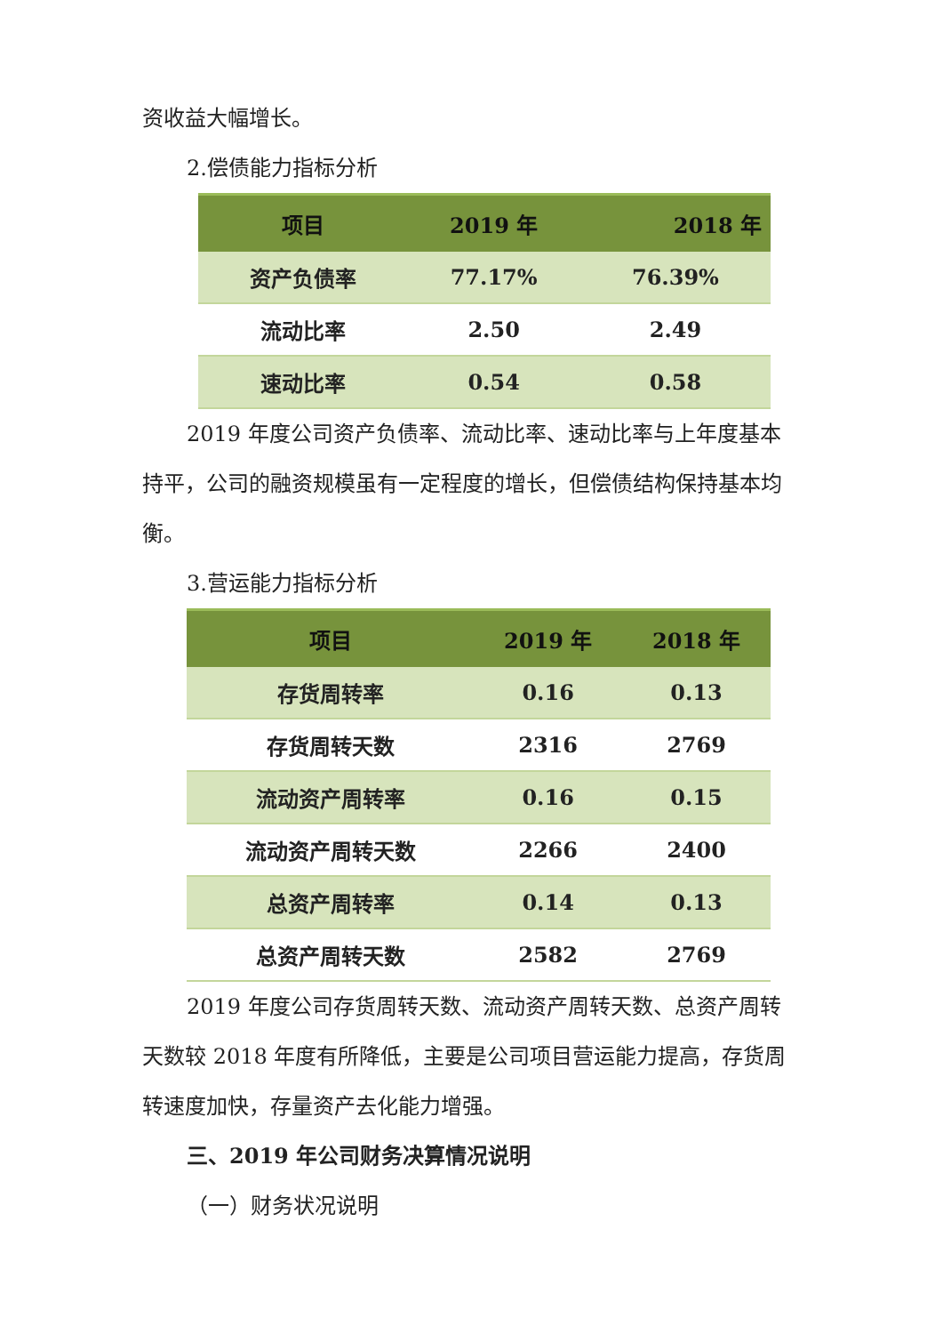资收益大幅增长。
2.偿债能力指标分析
| 项目 | 2019 年 | 2018 年 |
| --- | --- | --- |
| 资产负债率 | 77.17% | 76.39% |
| 流动比率 | 2.50 | 2.49 |
| 速动比率 | 0.54 | 0.58 |
2019 年度公司资产负债率、流动比率、速动比率与上年度基本持平，公司的融资规模虽有一定程度的增长，但偿债结构保持基本均衡。
3.营运能力指标分析
| 项目 | 2019 年 | 2018 年 |
| --- | --- | --- |
| 存货周转率 | 0.16 | 0.13 |
| 存货周转天数 | 2316 | 2769 |
| 流动资产周转率 | 0.16 | 0.15 |
| 流动资产周转天数 | 2266 | 2400 |
| 总资产周转率 | 0.14 | 0.13 |
| 总资产周转天数 | 2582 | 2769 |
2019 年度公司存货周转天数、流动资产周转天数、总资产周转天数较 2018 年度有所降低，主要是公司项目营运能力提高，存货周转速度加快，存量资产去化能力增强。
三、2019 年公司财务决算情况说明
（一）财务状况说明